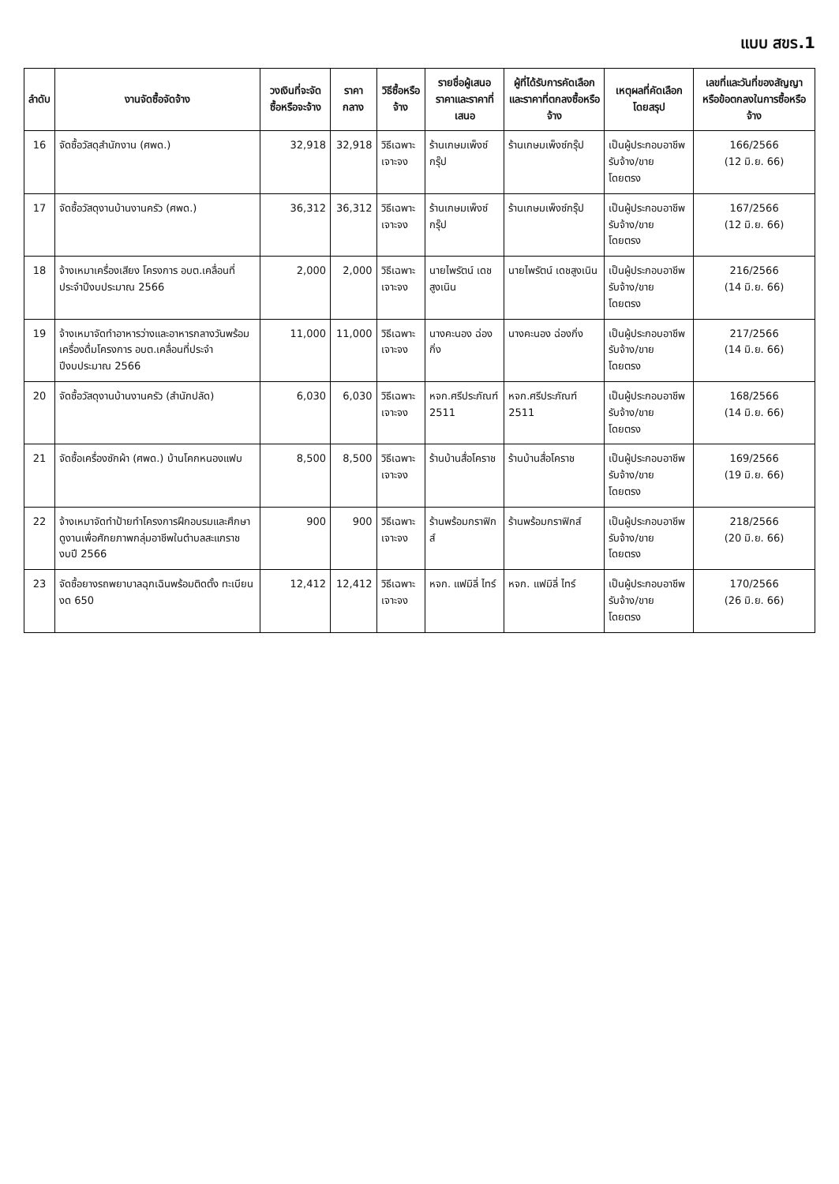แบบ สขร.1
| ลำดับ | งานจัดซื้อจัดจ้าง | วงเงินที่จะจัดซื้อหรือจะจ้าง | ราคากลาง | วิธีซื้อหรือจ้าง | รายชื่อผู้เสนอราคาและราคาที่เสนอ | ผู้ที่ได้รับการคัดเลือกและราคาที่ตกลงซื้อหรือจ้าง | เหตุผลที่คัดเลือกโดยสรุป | เลขที่และวันที่ของสัญญาหรือข้อตกลงในการซื้อหรือจ้าง |
| --- | --- | --- | --- | --- | --- | --- | --- | --- |
| 16 | จัดซื้อวัสดุสำนักงาน (ศพด.) | 32,918 | 32,918 | วิธีเฉพาะเจาะจง | ร้านเกษมเพ็งซ์กรุ๊ป | ร้านเกษมเพ็งซ์กรุ๊ป | เป็นผู้ประกอบอาชีพรับจ้าง/ขาย โดยตรง | 166/2566 (12 มิ.ย. 66) |
| 17 | จัดซื้อวัสดุงานบ้านงานครัว (ศพด.) | 36,312 | 36,312 | วิธีเฉพาะเจาะจง | ร้านเกษมเพ็งซ์กรุ๊ป | ร้านเกษมเพ็งซ์กรุ๊ป | เป็นผู้ประกอบอาชีพรับจ้าง/ขาย โดยตรง | 167/2566 (12 มิ.ย. 66) |
| 18 | จ้างเหมาเครื่องเสียง โครงการ อบต.เคลื่อนที่ ประจำปีงบประมาณ 2566 | 2,000 | 2,000 | วิธีเฉพาะเจาะจง | นายไพรัตน์ เดชสูงเนิน | นายไพรัตน์ เดชสูงเนิน | เป็นผู้ประกอบอาชีพรับจ้าง/ขาย โดยตรง | 216/2566 (14 มิ.ย. 66) |
| 19 | จ้างเหมาจัดทำอาหารว่างและอาหารกลางวันพร้อมเครื่องดื่มโครงการ อบต.เคลื่อนที่ประจำปีงบประมาณ 2566 | 11,000 | 11,000 | วิธีเฉพาะเจาะจง | นางคะนอง ฉ่องกิ่ง | นางคะนอง ฉ่องกิ่ง | เป็นผู้ประกอบอาชีพรับจ้าง/ขาย โดยตรง | 217/2566 (14 มิ.ย. 66) |
| 20 | จัดซื้อวัสดุงานบ้านงานครัว (สำนักปลัด) | 6,030 | 6,030 | วิธีเฉพาะเจาะจง | หจก.ศรีประภัณฑ์ 2511 | หจก.ศรีประภัณฑ์ 2511 | เป็นผู้ประกอบอาชีพรับจ้าง/ขาย โดยตรง | 168/2566 (14 มิ.ย. 66) |
| 21 | จัดซื้อเครื่องซักผ้า (ศพด.) บ้านโคกหนองแฟบ | 8,500 | 8,500 | วิธีเฉพาะเจาะจง | ร้านบ้านสื่อโคราช | ร้านบ้านสื่อโคราช | เป็นผู้ประกอบอาชีพรับจ้าง/ขาย โดยตรง | 169/2566 (19 มิ.ย. 66) |
| 22 | จ้างเหมาจัดทำป้ายทำโครงการฝึกอบรมและศึกษาดูงานเพื่อศักยภาพกลุ่มอาชีพในตำบลสะแกราช งบปี 2566 | 900 | 900 | วิธีเฉพาะเจาะจง | ร้านพร้อมกราฟิกส์ | ร้านพร้อมกราฟิกส์ | เป็นผู้ประกอบอาชีพรับจ้าง/ขาย โดยตรง | 218/2566 (20 มิ.ย. 66) |
| 23 | จัดซื้อยางรถพยาบาลฉุกเฉินพร้อมติดตั้ง ทะเบียน งด 650 | 12,412 | 12,412 | วิธีเฉพาะเจาะจง | หจก. แฟมิลี่ ไทร์ | หจก. แฟมิลี่ ไทร์ | เป็นผู้ประกอบอาชีพรับจ้าง/ขาย โดยตรง | 170/2566 (26 มิ.ย. 66) |